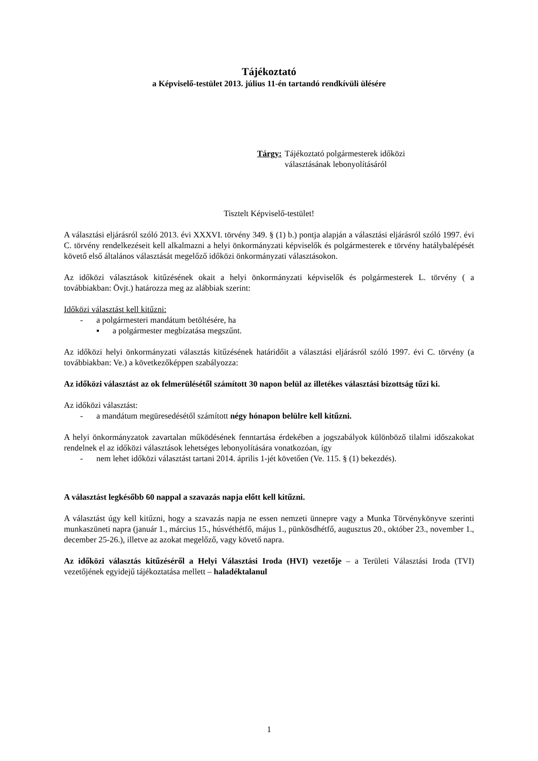Tájékoztató
a Képviselő-testület 2013. július 11-én tartandó rendkívüli ülésére
Tárgy: Tájékoztató polgármesterek időközi
választásának lebonyolításáról
Tisztelt Képviselő-testület!
A választási eljárásról szóló 2013. évi XXXVI. törvény 349. § (1) b.) pontja alapján a választási eljárásról szóló 1997. évi C. törvény rendelkezéseit kell alkalmazni a helyi önkormányzati képviselők és polgármesterek e törvény hatálybalépését követő első általános választását megelőző időközi önkormányzati választásokon.
Az időközi választások kitűzésének okait a helyi önkormányzati képviselők és polgármesterek L. törvény ( a továbbiakban: Övjt.) határozza meg az alábbiak szerint:
Időközi választást kell kitűzni:
- a polgármesteri mandátum betöltésére, ha
▪ a polgármester megbízatása megszűnt.
Az időközi helyi önkormányzati választás kitűzésének határidőit a választási eljárásról szóló 1997. évi C. törvény (a továbbiakban: Ve.) a következőképpen szabályozza:
Az időközi választást az ok felmerülésétől számított 30 napon belül az illetékes választási bizottság tűzi ki.
Az időközi választást:
- a mandátum megüresedésétől számított négy hónapon belülre kell kitűzni.
A helyi önkormányzatok zavartalan működésének fenntartása érdekében a jogszabályok különböző tilalmi időszakokat rendelnek el az időközi választások lehetséges lebonyolítására vonatkozóan, így
- nem lehet időközi választást tartani 2014. április 1-jét követően (Ve. 115. § (1) bekezdés).
A választást legkésőbb 60 nappal a szavazás napja előtt kell kitűzni.
A választást úgy kell kitűzni, hogy a szavazás napja ne essen nemzeti ünnepre vagy a Munka Törvénykönyve szerinti munkaszüneti napra (január 1., március 15., húsvéthétfő, május 1., pünkösdhétfő, augusztus 20., október 23., november 1., december 25-26.), illetve az azokat megelőző, vagy követő napra.
Az időközi választás kitűzéséről a Helyi Választási Iroda (HVI) vezetője – a Területi Választási Iroda (TVI) vezetőjének egyidejű tájékoztatása mellett – haladéktalanul
1